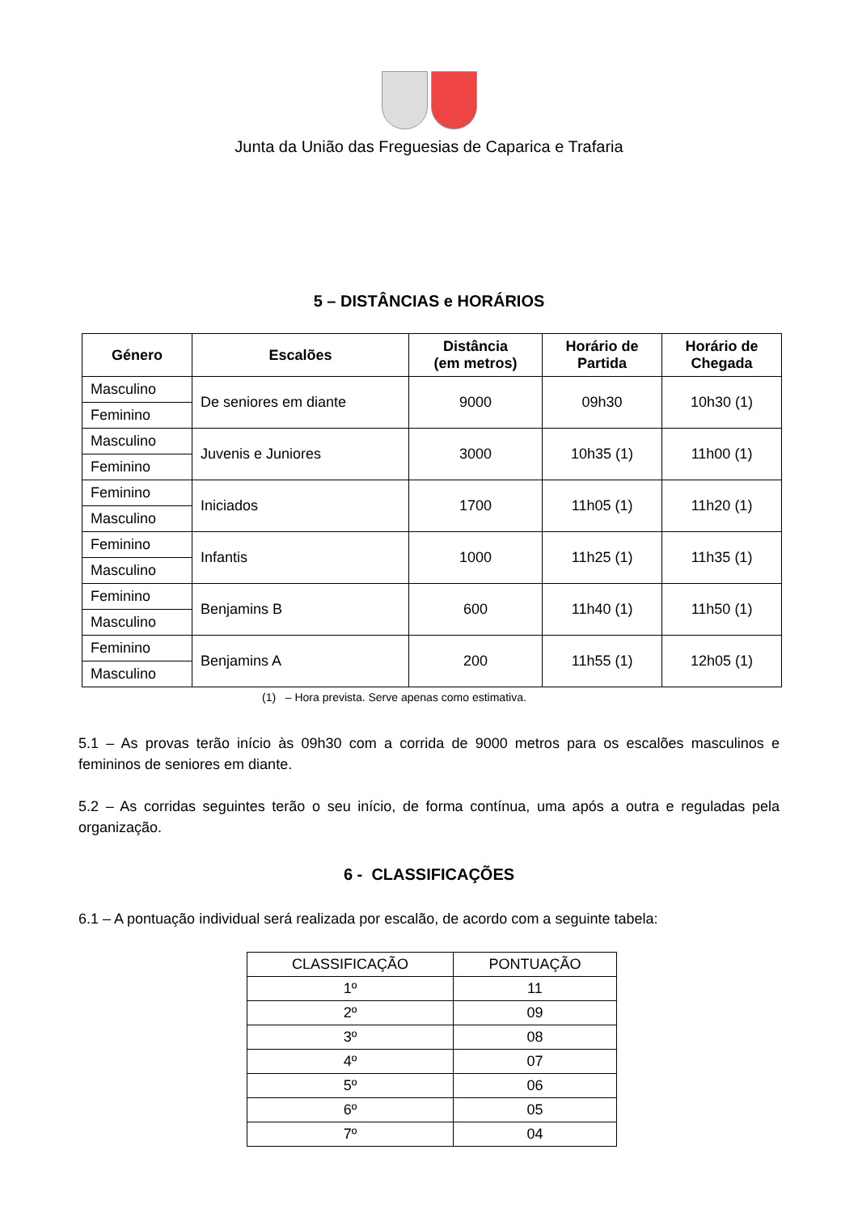Junta da União das Freguesias de Caparica e Trafaria
5 – DISTÂNCIAS e HORÁRIOS
| Género | Escalões | Distância (em metros) | Horário de Partida | Horário de Chegada |
| --- | --- | --- | --- | --- |
| Masculino | De seniores em diante | 9000 | 09h30 | 10h30 (1) |
| Feminino | | | | |
| Masculino | Juvenis e Juniores | 3000 | 10h35 (1) | 11h00 (1) |
| Feminino | | | | |
| Feminino | Iniciados | 1700 | 11h05 (1) | 11h20 (1) |
| Masculino | | | | |
| Feminino | Infantis | 1000 | 11h25 (1) | 11h35 (1) |
| Masculino | | | | |
| Feminino | Benjamins B | 600 | 11h40 (1) | 11h50 (1) |
| Masculino | | | | |
| Feminino | Benjamins A | 200 | 11h55 (1) | 12h05 (1) |
| Masculino | | | | |
(1) – Hora prevista. Serve apenas como estimativa.
5.1 – As provas terão início às 09h30 com a corrida de 9000 metros para os escalões masculinos e femininos de seniores em diante.
5.2 – As corridas seguintes terão o seu início, de forma contínua, uma após a outra e reguladas pela organização.
6 - CLASSIFICAÇÕES
6.1 – A pontuação individual será realizada por escalão, de acordo com a seguinte tabela:
| CLASSIFICAÇÃO | PONTUAÇÃO |
| 1º | 11 |
| 2º | 09 |
| 3º | 08 |
| 4º | 07 |
| 5º | 06 |
| 6º | 05 |
| 7º | 04 |